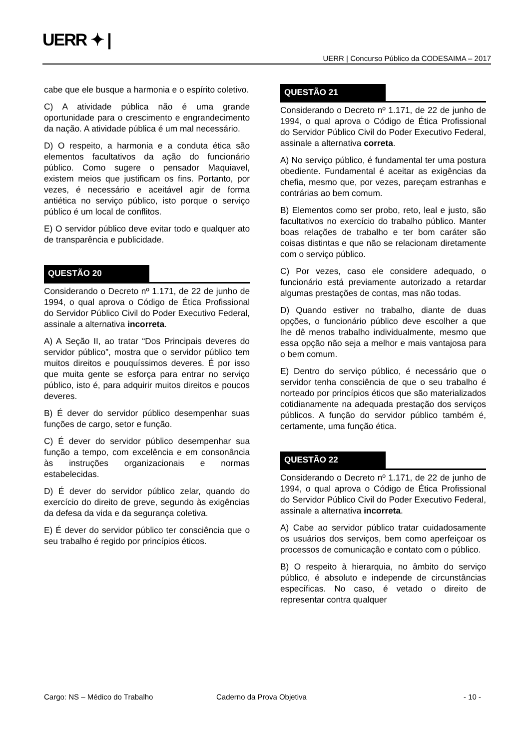UERR ✦ |
UERR | Concurso Público da CODESAIMA – 2017
cabe que ele busque a harmonia e o espírito coletivo.
C) A atividade pública não é uma grande oportunidade para o crescimento e engrandecimento da nação. A atividade pública é um mal necessário.
D) O respeito, a harmonia e a conduta ética são elementos facultativos da ação do funcionário público. Como sugere o pensador Maquiavel, existem meios que justificam os fins. Portanto, por vezes, é necessário e aceitável agir de forma antiética no serviço público, isto porque o serviço público é um local de conflitos.
E) O servidor público deve evitar todo e qualquer ato de transparência e publicidade.
QUESTÃO 20
Considerando o Decreto nº 1.171, de 22 de junho de 1994, o qual aprova o Código de Ética Profissional do Servidor Público Civil do Poder Executivo Federal, assinale a alternativa incorreta.
A) A Seção II, ao tratar “Dos Principais deveres do servidor público”, mostra que o servidor público tem muitos direitos e pouquíssimos deveres. É por isso que muita gente se esforça para entrar no serviço público, isto é, para adquirir muitos direitos e poucos deveres.
B) É dever do servidor público desempenhar suas funções de cargo, setor e função.
C) É dever do servidor público desempenhar sua função a tempo, com excelência e em consonância às instruções organizacionais e normas estabelecidas.
D) É dever do servidor público zelar, quando do exercício do direito de greve, segundo às exigências da defesa da vida e da segurança coletiva.
E) É dever do servidor público ter consciência que o seu trabalho é regido por princípios éticos.
QUESTÃO 21
Considerando o Decreto nº 1.171, de 22 de junho de 1994, o qual aprova o Código de Ética Profissional do Servidor Público Civil do Poder Executivo Federal, assinale a alternativa correta.
A) No serviço público, é fundamental ter uma postura obediente. Fundamental é aceitar as exigências da chefia, mesmo que, por vezes, pareçam estranhas e contrárias ao bem comum.
B) Elementos como ser probo, reto, leal e justo, são facultativos no exercício do trabalho público. Manter boas relações de trabalho e ter bom caráter são coisas distintas e que não se relacionam diretamente com o serviço público.
C) Por vezes, caso ele considere adequado, o funcionário está previamente autorizado a retardar algumas prestações de contas, mas não todas.
D) Quando estiver no trabalho, diante de duas opções, o funcionário público deve escolher a que lhe dê menos trabalho individualmente, mesmo que essa opção não seja a melhor e mais vantajosa para o bem comum.
E) Dentro do serviço público, é necessário que o servidor tenha consciência de que o seu trabalho é norteado por princípios éticos que são materializados cotidianamente na adequada prestação dos serviços públicos. A função do servidor público também é, certamente, uma função ética.
QUESTÃO 22
Considerando o Decreto nº 1.171, de 22 de junho de 1994, o qual aprova o Código de Ética Profissional do Servidor Público Civil do Poder Executivo Federal, assinale a alternativa incorreta.
A) Cabe ao servidor público tratar cuidadosamente os usuários dos serviços, bem como aperfeiçoar os processos de comunicação e contato com o público.
B) O respeito à hierarquia, no âmbito do serviço público, é absoluto e independe de circunstâncias específicas. No caso, é vetado o direito de representar contra qualquer
Cargo: NS – Médico do Trabalho Caderno da Prova Objetiva - 10 -